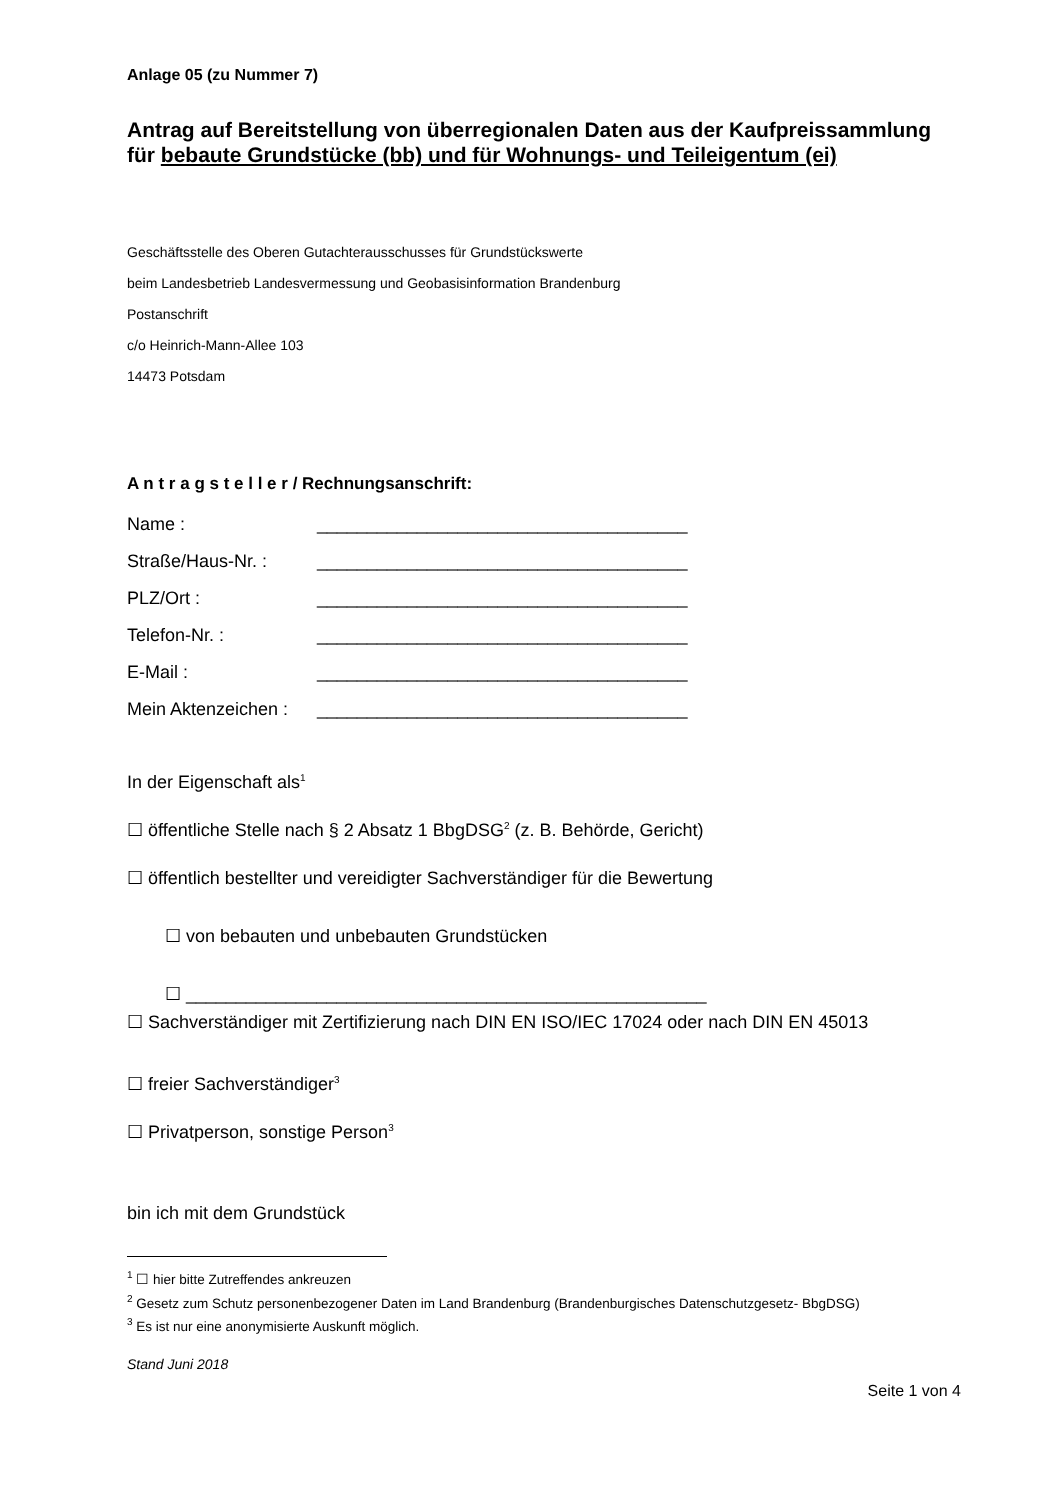Anlage 05 (zu Nummer 7)
Antrag auf Bereitstellung von überregionalen Daten aus der Kaufpreissammlung
für bebaute Grundstücke (bb) und für Wohnungs- und Teileigentum (ei)
Geschäftsstelle des Oberen Gutachterausschusses für Grundstückswerte
beim Landesbetrieb Landesvermessung und Geobasisinformation Brandenburg
Postanschrift
c/o Heinrich-Mann-Allee 103
14473 Potsdam
A n t r a g s t e l l e r / Rechnungsanschrift:
| Name : | _____________________________________ |
| Straße/Haus-Nr. : | _____________________________________ |
| PLZ/Ort : | _____________________________________ |
| Telefon-Nr. : | _____________________________________ |
| E-Mail : | _____________________________________ |
| Mein Aktenzeichen : | _____________________________________ |
In der Eigenschaft als<sup>1</sup>
☐ öffentliche Stelle nach § 2 Absatz 1 BbgDSG<sup>2</sup> (z. B. Behörde, Gericht)
☐ öffentlich bestellter und vereidigter Sachverständiger für die Bewertung
☐ von bebauten und unbebauten Grundstücken
☐ ____________________________________________________
☐ Sachverständiger mit Zertifizierung nach DIN EN ISO/IEC 17024 oder nach DIN EN 45013
☐ freier Sachverständiger<sup>3</sup>
☐ Privatperson, sonstige Person<sup>3</sup>
bin ich mit dem Grundstück
<sup>1</sup> ☐ hier bitte Zutreffendes ankreuzen
<sup>2</sup> Gesetz zum Schutz personenbezogener Daten im Land Brandenburg (Brandenburgisches Datenschutzgesetz- BbgDSG)
<sup>3</sup> Es ist nur eine anonymisierte Auskunft möglich.
Stand Juni 2018
Seite 1 von 4